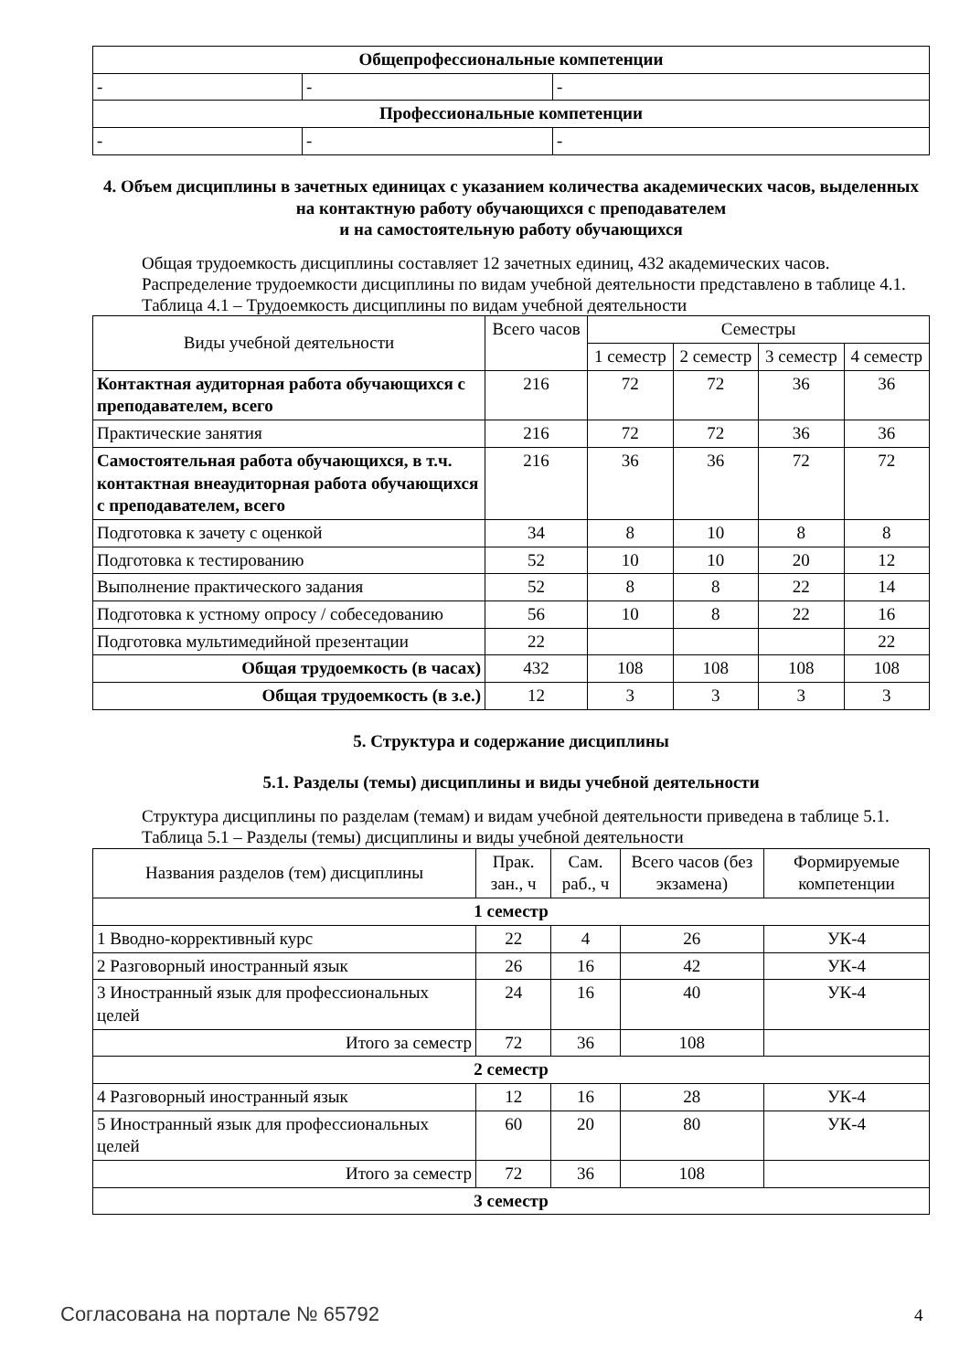| Общепрофессиональные компетенции | | |
| - | - | - |
| Профессиональные компетенции | | |
| - | - | - |
4. Объем дисциплины в зачетных единицах с указанием количества академических часов, выделенных на контактную работу обучающихся с преподавателем
и на самостоятельную работу обучающихся
Общая трудоемкость дисциплины составляет 12 зачетных единиц, 432 академических часов.
Распределение трудоемкости дисциплины по видам учебной деятельности представлено в таблице 4.1.
Таблица 4.1 – Трудоемкость дисциплины по видам учебной деятельности
| Виды учебной деятельности | Всего часов | Семестры | | | |
| | | 1 семестр | 2 семестр | 3 семестр | 4 семестр |
| Контактная аудиторная работа обучающихся с преподавателем, всего | 216 | 72 | 72 | 36 | 36 |
| Практические занятия | 216 | 72 | 72 | 36 | 36 |
| Самостоятельная работа обучающихся, в т.ч. контактная внеаудиторная работа обучающихся с преподавателем, всего | 216 | 36 | 36 | 72 | 72 |
| Подготовка к зачету с оценкой | 34 | 8 | 10 | 8 | 8 |
| Подготовка к тестированию | 52 | 10 | 10 | 20 | 12 |
| Выполнение практического задания | 52 | 8 | 8 | 22 | 14 |
| Подготовка к устному опросу / собеседованию | 56 | 10 | 8 | 22 | 16 |
| Подготовка мультимедийной презентации | 22 | | | | 22 |
| Общая трудоемкость (в часах) | 432 | 108 | 108 | 108 | 108 |
| Общая трудоемкость (в з.е.) | 12 | 3 | 3 | 3 | 3 |
5. Структура и содержание дисциплины
5.1. Разделы (темы) дисциплины и виды учебной деятельности
Структура дисциплины по разделам (темам) и видам учебной деятельности приведена в таблице 5.1.
Таблица 5.1 – Разделы (темы) дисциплины и виды учебной деятельности
| Названия разделов (тем) дисциплины | Прак. зан., ч | Сам. раб., ч | Всего часов (без экзамена) | Формируемые компетенции |
| 1 семестр | | | | |
| 1 Вводно-коррективный курс | 22 | 4 | 26 | УК-4 |
| 2 Разговорный иностранный язык | 26 | 16 | 42 | УК-4 |
| 3 Иностранный язык для профессиональных целей | 24 | 16 | 40 | УК-4 |
| Итого за семестр | 72 | 36 | 108 | |
| 2 семестр | | | | |
| 4 Разговорный иностранный язык | 12 | 16 | 28 | УК-4 |
| 5 Иностранный язык для профессиональных целей | 60 | 20 | 80 | УК-4 |
| Итого за семестр | 72 | 36 | 108 | |
| 3 семестр | | | | |
Согласована на портале № 65792 4